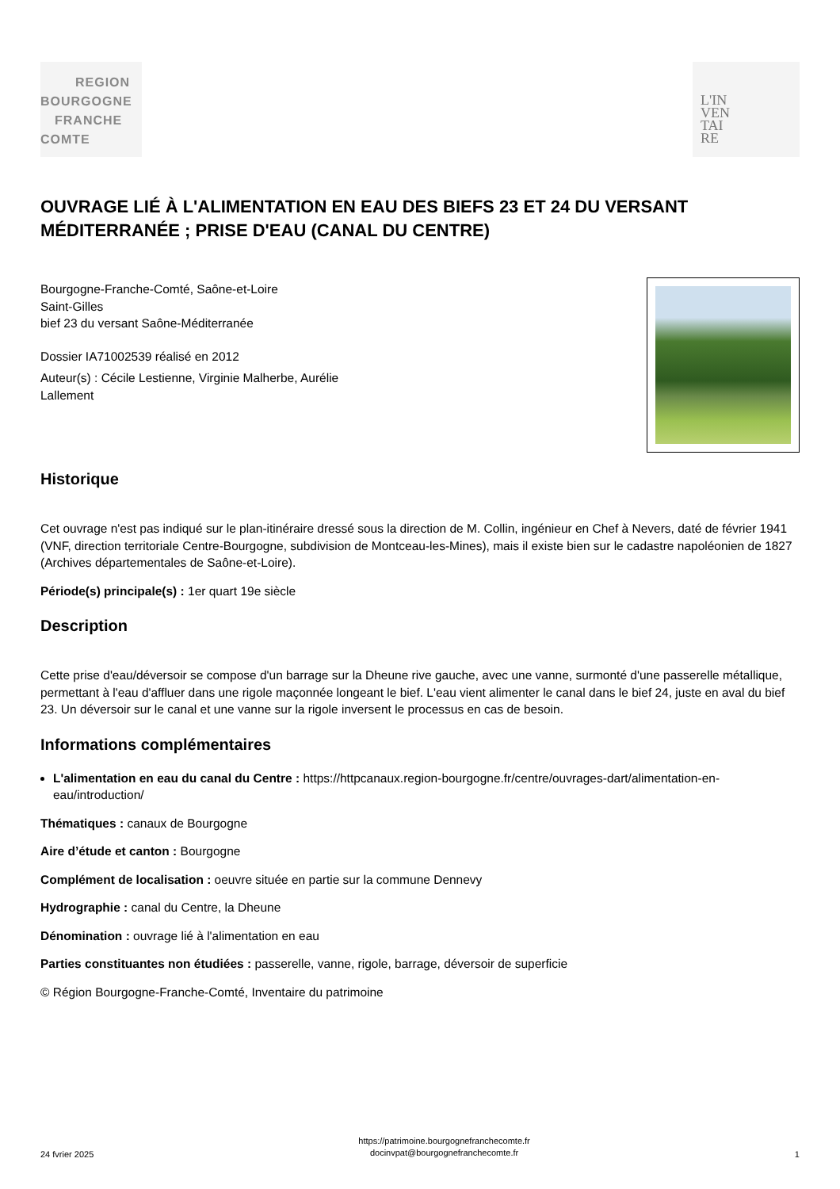REGION
BOURGOGNE
FRANCHE
COMTE
L'IN
VEN
TAI
RE
OUVRAGE LIÉ À L'ALIMENTATION EN EAU DES BIEFS 23 ET 24 DU VERSANT MÉDITERRANÉE ; PRISE D'EAU (CANAL DU CENTRE)
Bourgogne-Franche-Comté, Saône-et-Loire
Saint-Gilles
bief 23 du versant Saône-Méditerranée
Dossier IA71002539 réalisé en 2012
Auteur(s) : Cécile Lestienne, Virginie Malherbe, Aurélie
Lallement
Historique
Cet ouvrage n'est pas indiqué sur le plan-itinéraire dressé sous la direction de M. Collin, ingénieur en Chef à Nevers, daté de février 1941 (VNF, direction territoriale Centre-Bourgogne, subdivision de Montceau-les-Mines), mais il existe bien sur le cadastre napoléonien de 1827 (Archives départementales de Saône-et-Loire).
Période(s) principale(s) : 1er quart 19e siècle
Description
Cette prise d'eau/déversoir se compose d'un barrage sur la Dheune rive gauche, avec une vanne, surmonté d'une passerelle métallique, permettant à l'eau d'affluer dans une rigole maçonnée longeant le bief. L'eau vient alimenter le canal dans le bief 24, juste en aval du bief 23. Un déversoir sur le canal et une vanne sur la rigole inversent le processus en cas de besoin.
Informations complémentaires
L'alimentation en eau du canal du Centre : https://httpcanaux.region-bourgogne.fr/centre/ouvrages-dart/alimentation-en-eau/introduction/
Thématiques : canaux de Bourgogne
Aire d’étude et canton : Bourgogne
Complément de localisation : oeuvre située en partie sur la commune Dennevy
Hydrographie : canal du Centre, la Dheune
Dénomination : ouvrage lié à l'alimentation en eau
Parties constituantes non étudiées : passerelle, vanne, rigole, barrage, déversoir de superficie
© Région Bourgogne-Franche-Comté, Inventaire du patrimoine
24 fvrier 2025
https://patrimoine.bourgognefranchecomte.fr
docinvpat@bourgognefranchecomte.fr
1